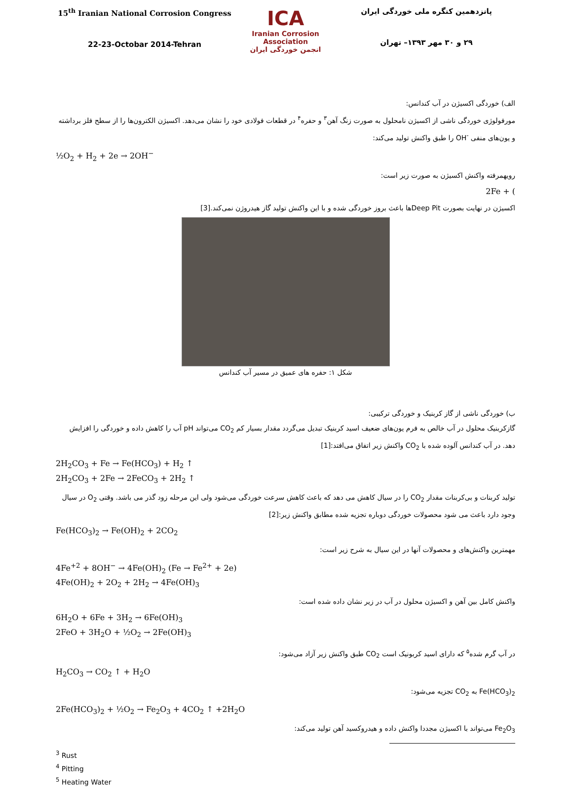15<sup>th</sup> Iranian National Corrosion Congress
22-23-Octobar 2014-Tehran
ICA
Iranian Corrosion Association
انجمن خوردگی ایران
پانزدهمین کنگره ملی خوردگی ایران
۲۹ و ۳۰ مهر ۱۳۹۳– تهران
الف) خوردگی اکسیژن در آب کندانس:
مورفولوژی خوردگی ناشی از اکسیژن نامحلول به صورت زنگ آهن<sup>۳</sup> و حفره<sup>۴</sup> در قطعات فولادی خود را نشان می‌دهد. اکسیژن الکترون‌ها را از سطح فلز برداشته و یون‌های منفی <sup>-</sup>OH را طبق واکنش تولید می‌کند:
½O<sub>2</sub> + H<sub>2</sub> + 2e → 2OH<sup>−</sup>
رویهمرفته واکنش اکسیژن به صورت زیر است:
2Fe + (
اکسیژن در نهایت بصورت Deep Pitها باعث بروز خوردگی شده و با این واکنش تولید گاز هیدروژن نمی‌کند.[3]
شکل ۱: حفره های عمیق در مسیر آب کندانس
ب) خوردگی ناشی از گاز کربنیک و خوردگی ترکیبی:
گازکربنیک محلول در آب خالص به فرم یون‌های ضعیف اسید کربنیک تبدیل می‌گردد مقدار بسیار کم CO<sub>2</sub> می‌تواند pH آب را کاهش داده و خوردگی را افزایش دهد. در آب کندانس آلوده شده با CO<sub>2</sub> واکنش زیر اتفاق می‌افتد:[1]
2H<sub>2</sub>CO<sub>3</sub> + Fe → Fe(HCO<sub>3</sub>) + H<sub>2</sub> ↑
2H<sub>2</sub>CO<sub>3</sub> + 2Fe → 2FeCO<sub>3</sub> + 2H<sub>2</sub> ↑
تولید کربنات و بی‌کربنات مقدار CO<sub>2</sub> را در سیال کاهش می دهد که باعث کاهش سرعت خوردگی می‌شود ولی این مرحله زود گذر می باشد. وقتی O<sub>2</sub> در سیال وجود دارد باعث می شود محصولات خوردگی دوباره تجزیه شده مطابق واکنش زیر:[2]
Fe(HCO<sub>3</sub>)<sub>2</sub> → Fe(OH)<sub>2</sub> + 2CO<sub>2</sub>
مهمترین واکنش‌های و محصولات آنها در این سیال به شرح زیر است:
4Fe<sup>+2</sup> + 8OH<sup>−</sup> → 4Fe(OH)<sub>2</sub> (Fe → Fe<sup>2+</sup> + 2e)
4Fe(OH)<sub>2</sub> + 2O<sub>2</sub> + 2H<sub>2</sub> → 4Fe(OH)<sub>3</sub>
واکنش کامل بین آهن و اکسیژن محلول در آب در زیر نشان داده شده است:
6H<sub>2</sub>O + 6Fe + 3H<sub>2</sub> → 6Fe(OH)<sub>3</sub>
2FeO + 3H<sub>2</sub>O + ½O<sub>2</sub> → 2Fe(OH)<sub>3</sub>
در آب گرم شده<sup>۵</sup> که دارای اسید کربونیک است CO<sub>2</sub> طبق واکنش زیر آزاد می‌شود:
H<sub>2</sub>CO<sub>3</sub> → CO<sub>2</sub> ↑ + H<sub>2</sub>O
Fe(HCO<sub>3</sub>)<sub>2</sub> به CO<sub>2</sub> تجزیه می‌شود:
2Fe(HCO<sub>3</sub>)<sub>2</sub> + ½O<sub>2</sub> → Fe<sub>2</sub>O<sub>3</sub> + 4CO<sub>2</sub> ↑ +2H<sub>2</sub>O
Fe<sub>2</sub>O<sub>3</sub> می‌تواند با اکسیژن مجددا واکنش داده و هیدروکسید آهن تولید می‌کند:
<sup>3</sup> Rust
<sup>4</sup> Pitting
<sup>5</sup> Heating Water